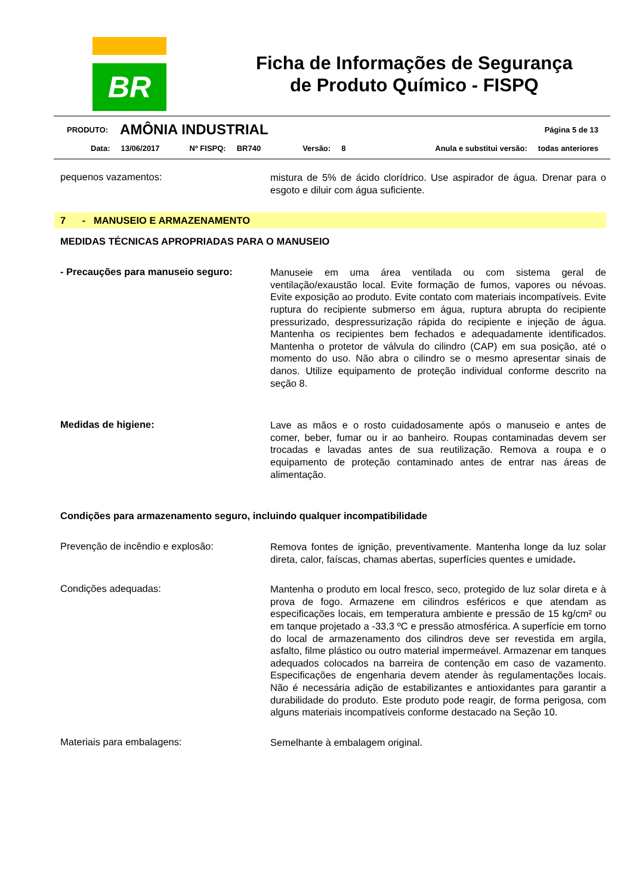BR
Ficha de Informações de Segurança
de Produto Químico - FISPQ
PRODUTO: AMÔNIA INDUSTRIAL Página 5 de 13
Data: 13/06/2017 Nº FISPQ: BR740 Versão: 8 Anula e substitui versão: todas anteriores
pequenos vazamentos:
mistura de 5% de ácido clorídrico. Use aspirador de água. Drenar para o esgoto e diluir com água suficiente.
7 - MANUSEIO E ARMAZENAMENTO
MEDIDAS TÉCNICAS APROPRIADAS PARA O MANUSEIO
- Precauções para manuseio seguro:
Manuseie em uma área ventilada ou com sistema geral de ventilação/exaustão local. Evite formação de fumos, vapores ou névoas. Evite exposição ao produto. Evite contato com materiais incompatíveis. Evite ruptura do recipiente submerso em água, ruptura abrupta do recipiente pressurizado, despressurização rápida do recipiente e injeção de água. Mantenha os recipientes bem fechados e adequadamente identificados. Mantenha o protetor de válvula do cilindro (CAP) em sua posição, até o momento do uso. Não abra o cilindro se o mesmo apresentar sinais de danos. Utilize equipamento de proteção individual conforme descrito na seção 8.
Medidas de higiene:
Lave as mãos e o rosto cuidadosamente após o manuseio e antes de comer, beber, fumar ou ir ao banheiro. Roupas contaminadas devem ser trocadas e lavadas antes de sua reutilização. Remova a roupa e o equipamento de proteção contaminado antes de entrar nas áreas de alimentação.
Condições para armazenamento seguro, incluindo qualquer incompatibilidade
Prevenção de incêndio e explosão:
Remova fontes de ignição, preventivamente. Mantenha longe da luz solar direta, calor, faíscas, chamas abertas, superfícies quentes e umidade.
Condições adequadas:
Mantenha o produto em local fresco, seco, protegido de luz solar direta e à prova de fogo. Armazene em cilindros esféricos e que atendam as especificações locais, em temperatura ambiente e pressão de 15 kg/cm² ou em tanque projetado a -33,3 ºC e pressão atmosférica. A superfície em torno do local de armazenamento dos cilindros deve ser revestida em argila, asfalto, filme plástico ou outro material impermeável. Armazenar em tanques adequados colocados na barreira de contenção em caso de vazamento. Especificações de engenharia devem atender às regulamentações locais. Não é necessária adição de estabilizantes e antioxidantes para garantir a durabilidade do produto. Este produto pode reagir, de forma perigosa, com alguns materiais incompatíveis conforme destacado na Seção 10.
Materiais para embalagens:
Semelhante à embalagem original.